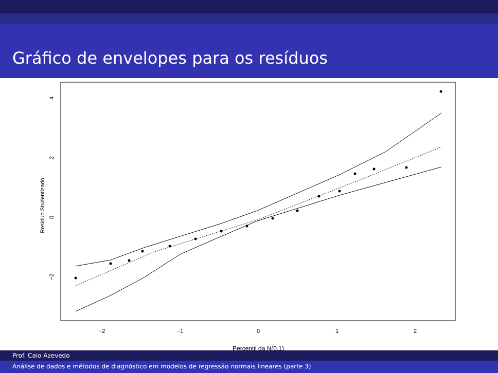Gráfico de envelopes para os resíduos
−2
−1
0
1
2
Percentil da N(0,1)
4
2
0
−2
Residuo Studentizado
Prof. Caio Azevedo
Análise de dados e métodos de diagnóstico em modelos de regressão normais lineares (parte 3)